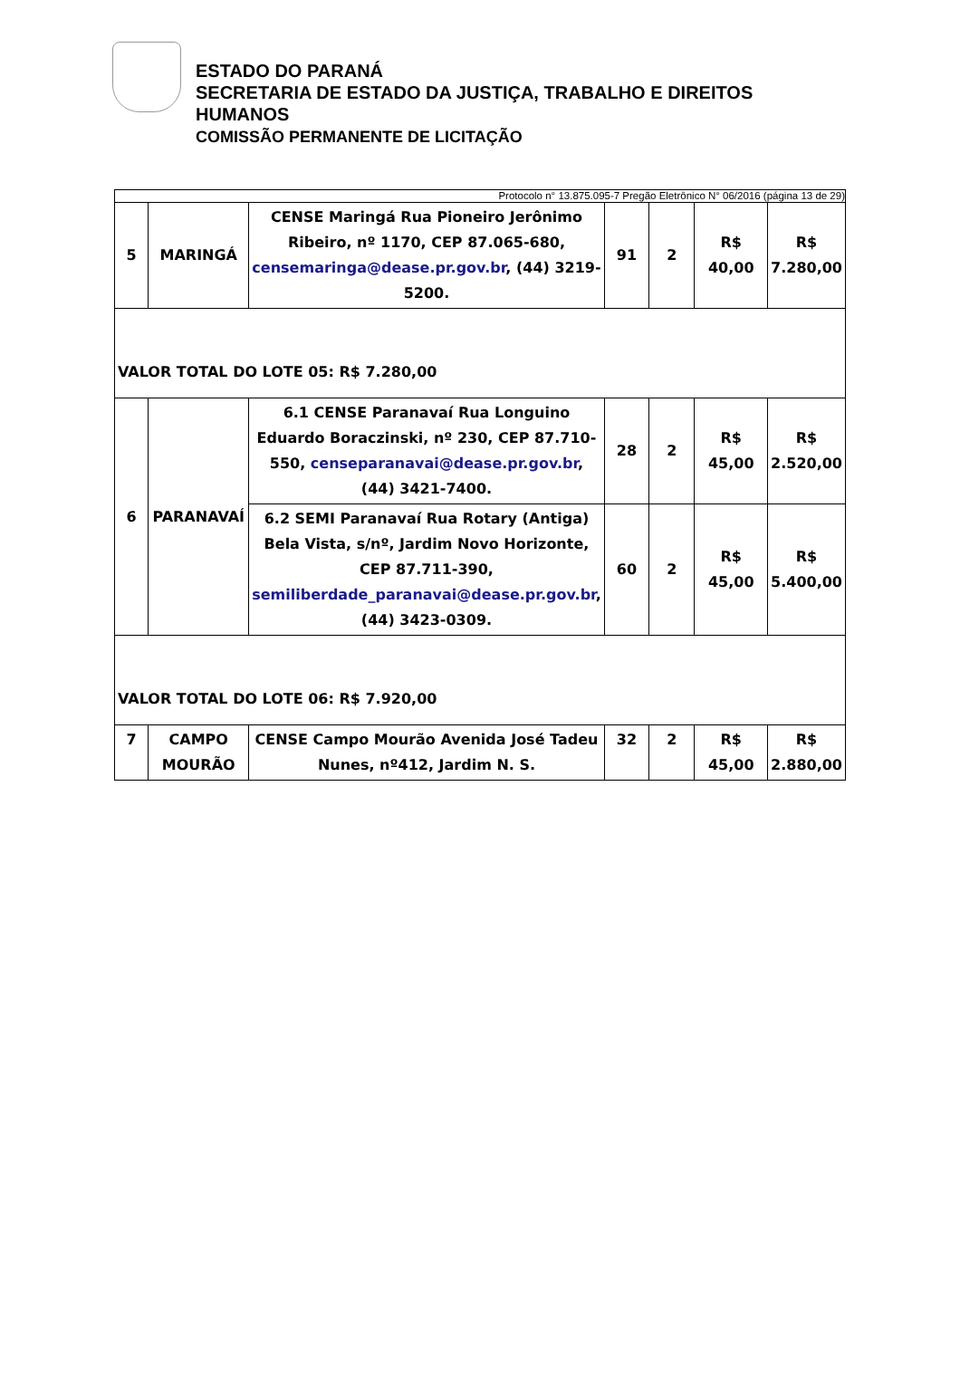ESTADO DO PARANÁ
SECRETARIA DE ESTADO DA JUSTIÇA, TRABALHO E DIREITOS
HUMANOS
COMISSÃO PERMANENTE DE LICITAÇÃO
| Protocolo n° 13.875.095-7 Pregão Eletrônico N° 06/2016 (página 13 de 29) | | | | | | |
| 5 | MARINGÁ | CENSE Maringá Rua Pioneiro Jerônimo Ribeiro, nº 1170, CEP 87.065-680, censemaringa@dease.pr.gov.br , (44) 3219-5200. | 91 | 2 | R$ 40,00 | R$ 7.280,00 |
| VALOR TOTAL DO LOTE 05: R$ 7.280,00 | | | | | | |
| 6 | PARANAVAÍ | 6.1 CENSE Paranavaí Rua Longuino Eduardo Boraczinski, nº 230, CEP 87.710-550, censeparanavai@dease.pr.gov.br , (44) 3421-7400. | 28 | 2 | R$ 45,00 | R$ 2.520,00 |
| | | 6.2 SEMI Paranavaí Rua Rotary (Antiga) Bela Vista, s/nº, Jardim Novo Horizonte, CEP 87.711-390, semiliberdade_paranavai@dease.pr.gov.br , (44) 3423-0309. | 60 | 2 | R$ 45,00 | R$ 5.400,00 |
| VALOR TOTAL DO LOTE 06: R$ 7.920,00 | | | | | | |
| 7 | CAMPO MOURÃO | CENSE Campo Mourão Avenida José Tadeu Nunes, nº412, Jardim N. S. | 32 | 2 | R$ 45,00 | R$ 2.880,00 |